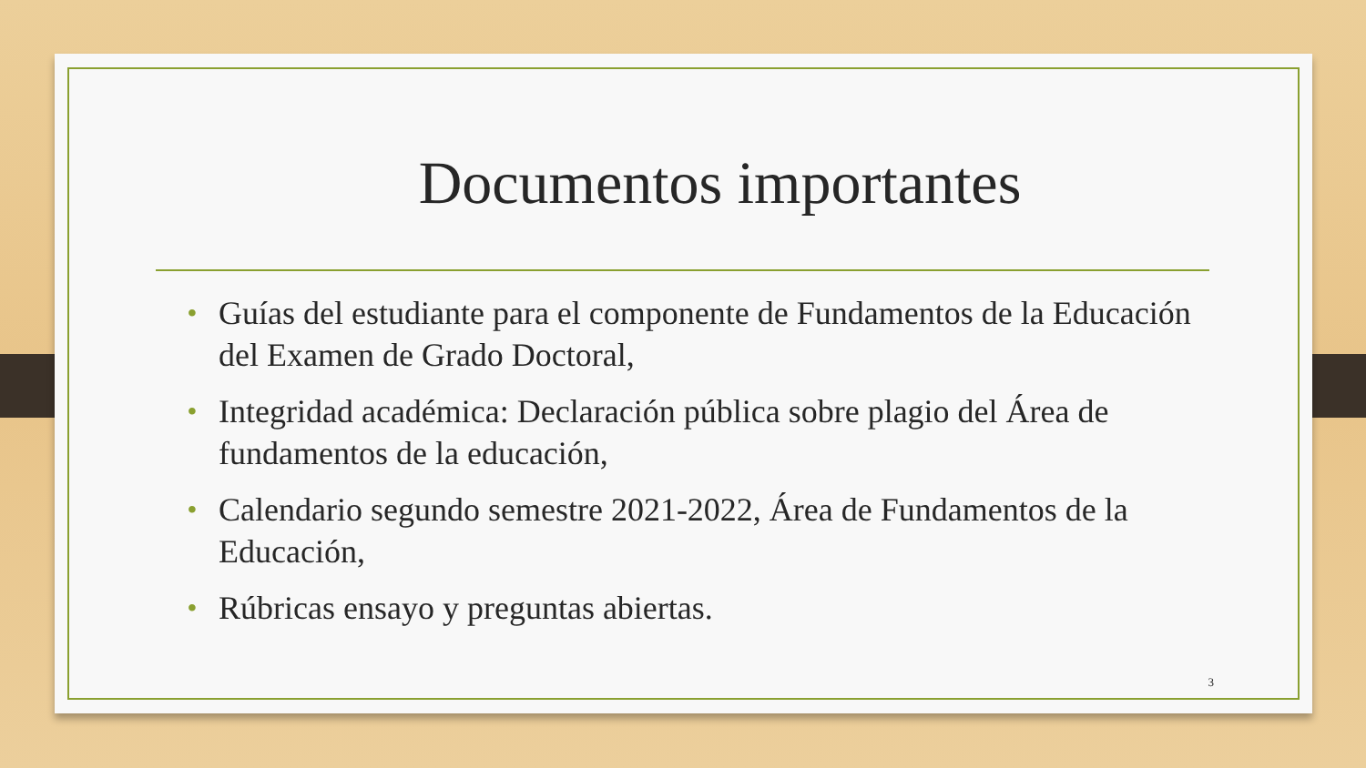Documentos importantes
• Guías del estudiante para el componente de Fundamentos de la Educación del Examen de Grado Doctoral,
• Integridad académica: Declaración pública sobre plagio del Área de fundamentos de la educación,
• Calendario segundo semestre 2021-2022, Área de Fundamentos de la Educación,
• Rúbricas ensayo y preguntas abiertas.
3